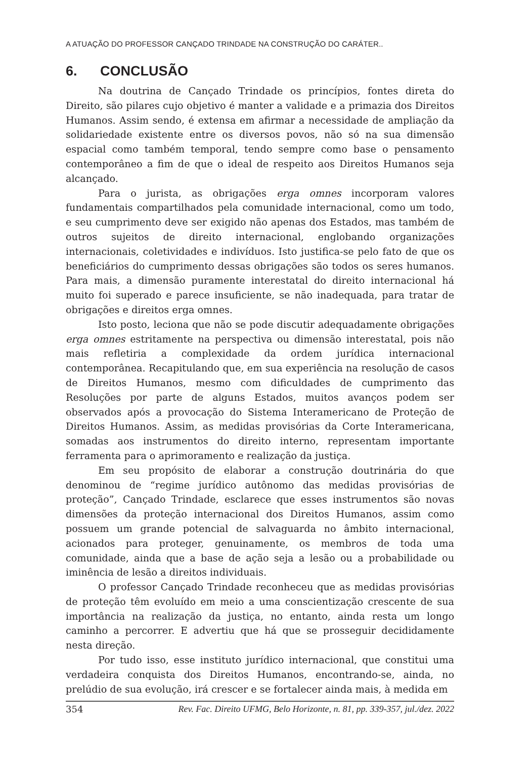A ATUAÇÃO DO PROFESSOR CANÇADO TRINDADE NA CONSTRUÇÃO DO CARÁTER..
6. CONCLUSÃO
Na doutrina de Cançado Trindade os princípios, fontes direta do Direito, são pilares cujo objetivo é manter a validade e a primazia dos Direitos Humanos. Assim sendo, é extensa em afirmar a necessidade de ampliação da solidariedade existente entre os diversos povos, não só na sua dimensão espacial como também temporal, tendo sempre como base o pensamento contemporâneo a fim de que o ideal de respeito aos Direitos Humanos seja alcançado.
Para o jurista, as obrigações erga omnes incorporam valores fundamentais compartilhados pela comunidade internacional, como um todo, e seu cumprimento deve ser exigido não apenas dos Estados, mas também de outros sujeitos de direito internacional, englobando organizações internacionais, coletividades e indivíduos. Isto justifica-se pelo fato de que os beneficiários do cumprimento dessas obrigações são todos os seres humanos. Para mais, a dimensão puramente interestatal do direito internacional há muito foi superado e parece insuficiente, se não inadequada, para tratar de obrigações e direitos erga omnes.
Isto posto, leciona que não se pode discutir adequadamente obrigações erga omnes estritamente na perspectiva ou dimensão interestatal, pois não mais refletiria a complexidade da ordem jurídica internacional contemporânea. Recapitulando que, em sua experiência na resolução de casos de Direitos Humanos, mesmo com dificuldades de cumprimento das Resoluções por parte de alguns Estados, muitos avanços podem ser observados após a provocação do Sistema Interamericano de Proteção de Direitos Humanos. Assim, as medidas provisórias da Corte Interamericana, somadas aos instrumentos do direito interno, representam importante ferramenta para o aprimoramento e realização da justiça.
Em seu propósito de elaborar a construção doutrinária do que denominou de “regime jurídico autônomo das medidas provisórias de proteção”, Cançado Trindade, esclarece que esses instrumentos são novas dimensões da proteção internacional dos Direitos Humanos, assim como possuem um grande potencial de salvaguarda no âmbito internacional, acionados para proteger, genuinamente, os membros de toda uma comunidade, ainda que a base de ação seja a lesão ou a probabilidade ou iminência de lesão a direitos individuais.
O professor Cançado Trindade reconheceu que as medidas provisórias de proteção têm evoluído em meio a uma conscientização crescente de sua importância na realização da justiça, no entanto, ainda resta um longo caminho a percorrer. E advertiu que há que se prosseguir decididamente nesta direção.
Por tudo isso, esse instituto jurídico internacional, que constitui uma verdadeira conquista dos Direitos Humanos, encontrando-se, ainda, no prelúdio de sua evolução, irá crescer e se fortalecer ainda mais, à medida em
354 Rev. Fac. Direito UFMG, Belo Horizonte, n. 81, pp. 339-357, jul./dez. 2022